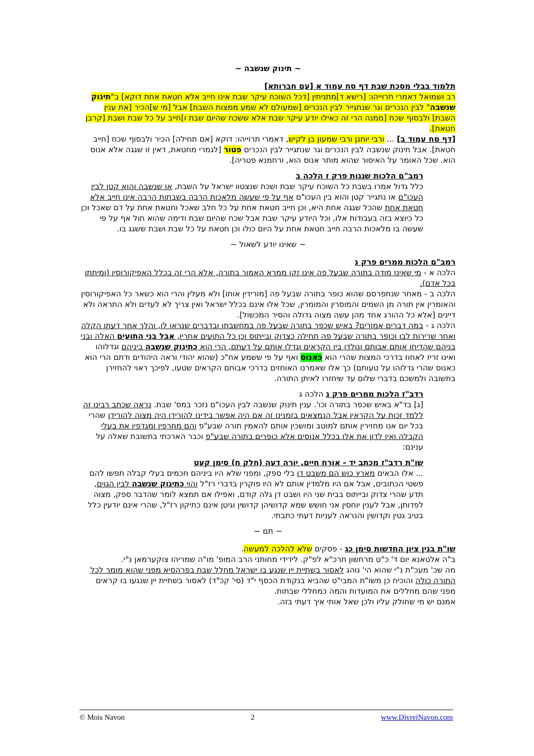~ תינוק שנשבה ~
תלמוד בבלי מסכת שבת דף סח עמוד א [עם חברותא]
רב ושמואל דאמרי תרוייהו: [רישא ד]מתניתין [דכל השוכח עיקר שבת אינו חייב אלא חטאת אחת דוקא] ב"תינוק שנשבה" לבין הנכרים וגר שנתגייר לבין הנכרים [שמעולם לא שמע ממצות השבת] אבל [מי ש]הכיר [את ענין השבת] ולבסוף שכח [ממנה הרי זה כאילו יודע עיקר שבת אלא ששכח שהיום שבת ו]חייב על כל שבת ושבת [קרבן חטאת].
[דף סח עמוד ב] ... ורבי יוחנן ורבי שמעון בן לקיש, דאמרי תרוייהו: דוקא [אם תחילה] הכיר ולבסוף שכח [חייב חטאת]. אבל תינוק שנשבה לבין הנכרים וגר שנתגייר לבין הנכרים פטור [לגמרי מחטאת, דאין זו שגגה אלא אנוס הוא. שכל האומר על האיסור שהוא מותר אנוס הוא, ורחמנא פטריה].
רמב"ם הלכות שגגות פרק ז הלכה ב
כלל גדול אמרו בשבת כל השוכח עיקר שבת ושכח שנצטוו ישראל על השבת, או שנשבה והוא קטן לבין העכו"ם או נתגייר קטן והוא בין העכו"ם אף על פי שעשה מלאכות הרבה בשבתות הרבה אינו חייב אלא חטאת אחת שהכל שגגה אחת היא, וכן חייב חטאת אחת על כל חלב שאכל וחטאת אחת על דם שאכל וכן כל כיוצא בזה בעבודות אלו, וכל היודע עיקר שבת אבל שכח שהיום שבת ודימה שהוא חול אף על פי שעשה בו מלאכות הרבה חייב חטאת אחת על היום כולו וכן חטאת על כל שבת ושבת ששגג בו.
~ שאינו יודע לשאול ~
רמב"ם הלכות ממרים פרק ג
הלכה א - מי שאינו מודה בתורה שבעל פה אינו זקן ממרא האמור בתורה, אלא הרי זה בכלל האפיקורוסין (ומיתתו בכל אדם).
הלכה ב - מאחר שנתפרסם שהוא כופר בתורה שבעל פה [מורידין אותו] ולא מעלין והרי הוא כשאר כל האפיקורוסין והאומרין אין תורה מן השמים והמוסרין והמומרין, שכל אלו אינם בכלל ישראל ואין צריך לא לעדים ולא התראה ולא דיינים [אלא כל ההורג אחד מהן עשה מצוה גדולה והסיר המכשול].
הלכה ג - במה דברים אמורים? באיש שכפר בתורה שבעל פה במחשבתו ובדברים שנראו לו, והלך אחר דעתו הקלה ואחר שרירות לבו וכופר בתורה שבעל פה תחילה כצדוק ובייתוס וכן כל התועים אחריו, אבל בני התועים האלה ובני בניהם שהדיחו אותם אבותם ונולדו בין הקראים וגדלו אותם על דעתם, הרי הוא כתינוק שנשבה ביניהם וגדלוהו ואינו זריז לאחוז בדרכי המצות שהרי הוא כאנוס ואף על פי ששמע אח"כ (שהוא יהודי וראה היהודים ודתם הרי הוא כאנוס שהרי גדלוהו על טעותם) כך אלו שאמרנו האוחזים בדרכי אבותם הקראים שטעו, לפיכך ראוי להחזירן בתשובה ולמשכם בדברי שלום עד שיחזרו לאיתן התורה.
רדב"ז הלכות ממרים פרק ג הלכה ג
[ג] בד"א באיש שכפר בתורה וכו'. ענין תינוק שנשבה לבין העכו"ם נזכר במס' שבת. נראה שכתב רבינו זה ללמד זכות על הקראין אבל הנמצאים בזמנינו זה אם היה אפשר בידינו להורידן היה מצוה להורידן שהרי בכל יום אנו מחזירין אותם למוטב ומושכין אותם להאמין תורה שבע"פ והם מחרפין ומגדפין את בעלי הקבלה ואין לדון את אלו בכלל אנוסים אלא כופרים בתורה שבע"פ וכבר הארכתי בתשובת שאלה על ענינם:
שו"ת רדב"ז מכתב יד - אורח חיים, יורה דעה (חלק ח) סימן קעט
... אלו הבאים מארץ כוש הם משבט דן בלי ספק, ומפני שלא היו ביניהם חכמים בעלי קבלה תפשו להם פשטי הכתובים, אבל אם היו מלמדין אותם לא היו פוקרין בדברי רז"ל והוי כתינוק שנשבה לבין הגוים, תדע שהרי צדוק ובייתוס בבית שני היו ושבט דן גלה קודם, ואפילו אם תמצא לומר שהדבר ספק, מצוה לפדותן, אבל לענין יוחסין אני חושש שמא קדושיהן קדושין וגיטן אינם כתיקון רז"ל, שהרי אינם יודעין כלל בטיב גטין וקדושין והנראה לעניות דעתי כתבתי.
~ תם ~
שו"ת בנין ציון החדשות סימן כג - פסקים שלא להלכה למעשה.
ב"ה אלטאנא יום ד' כ"ט מרחשון תרכ"א לפ"ק. לידידי מחותני הרב המופ' מו"ה שמריהו צוקערמאן נ"י.
מה שכ' מעכ"ת נ"י שהוא הי' נוהג לאסור בשתיית יין שנגע בו ישראל מחלל שבת בפרהסיא מפני שהוא מומר לכל התורה כולה והוכיח כן משו"ת המבי"ט שהביא בנקודת הכסף י"ד (סי' קכ"ד) לאסור בשתיית יין שנגעו בו קראים מפני שהם מחללים את המועדות והמה כמחללי שבתות.
אמנם יש מי שחולק עליו ולכן שאל אותי איך דעתי בזה.
© Mois Navon 2 www.DivreiNavon.com